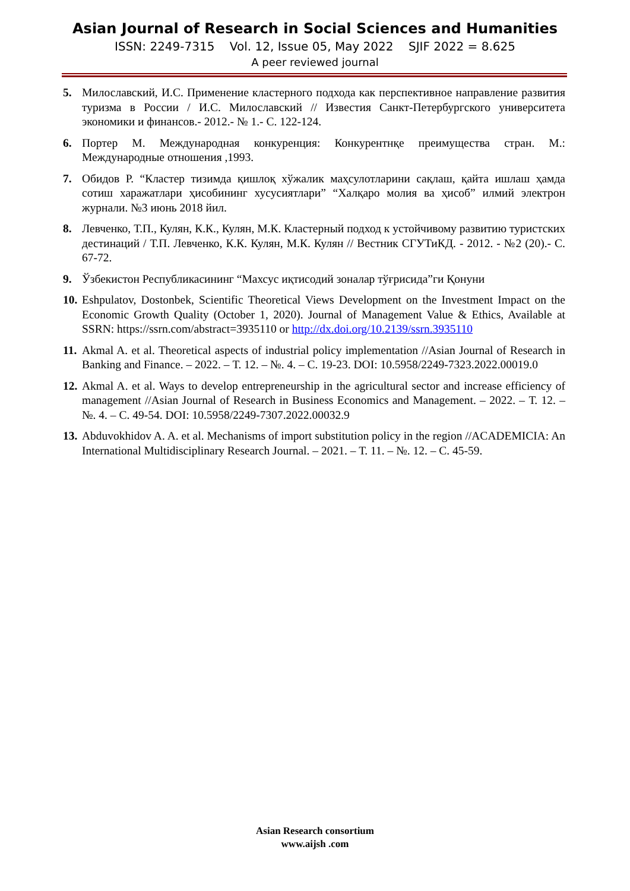Asian Journal of Research in Social Sciences and Humanities
ISSN: 2249-7315 Vol. 12, Issue 05, May 2022 SJIF 2022 = 8.625
A peer reviewed journal
5. Милославский, И.С. Применение кластерного подхода как перспективное направление развития туризма в России / И.С. Милославский // Известия Санкт-Петербургского университета экономики и финансов.- 2012.- № 1.- С. 122-124.
6. Портер М. Международная конкуренция: Конкурентнқе преимущества стран. М.: Международные отношения ,1993.
7. Обидов Р. “Кластер тизимда қишлоқ хўжалик маҳсулотларини сақлаш, қайта ишлаш ҳамда сотиш харажатлари ҳисобининг хусусиятлари” “Халқаро молия ва ҳисоб” илмий электрон журнали. №3 июнь 2018 йил.
8. Левченко, Т.П., Кулян, К.К., Кулян, М.К. Кластерный подход к устойчивому развитию туристских дестинаций / Т.П. Левченко, К.К. Кулян, М.К. Кулян // Вестник СГУТиКД. - 2012. - №2 (20).- С. 67-72.
9. Ўзбекистон Республикасининг “Махсус иқтисодий зоналар тўғрисида”ги Қонуни
10. Eshpulatov, Dostonbek, Scientific Theoretical Views Development on the Investment Impact on the Economic Growth Quality (October 1, 2020). Journal of Management Value & Ethics, Available at SSRN: https://ssrn.com/abstract=3935110 or http://dx.doi.org/10.2139/ssrn.3935110
11. Akmal A. et al. Theoretical aspects of industrial policy implementation //Asian Journal of Research in Banking and Finance. – 2022. – Т. 12. – №. 4. – С. 19-23. DOI: 10.5958/2249-7323.2022.00019.0
12. Akmal A. et al. Ways to develop entrepreneurship in the agricultural sector and increase efficiency of management //Asian Journal of Research in Business Economics and Management. – 2022. – Т. 12. – №. 4. – С. 49-54. DOI: 10.5958/2249-7307.2022.00032.9
13. Abduvokhidov A. A. et al. Mechanisms of import substitution policy in the region //ACADEMICIA: An International Multidisciplinary Research Journal. – 2021. – Т. 11. – №. 12. – С. 45-59.
Asian Research consortium
www.aijsh .com